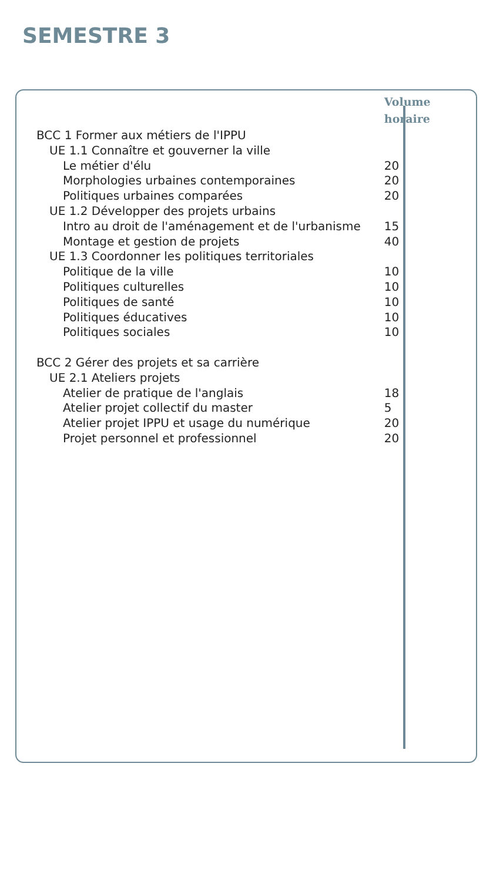SEMESTRE 3
| | Volume horaire |
| BCC 1 Former aux métiers de l'IPPU | |
| UE 1.1 Connaître et gouverner la ville | |
| Le métier d'élu | 20 |
| Morphologies urbaines contemporaines | 20 |
| Politiques urbaines comparées | 20 |
| UE 1.2 Développer des projets urbains | |
| Intro au droit de l'aménagement et de l'urbanisme | 15 |
| Montage et gestion de projets | 40 |
| UE 1.3 Coordonner les politiques territoriales | |
| Politique de la ville | 10 |
| Politiques culturelles | 10 |
| Politiques de santé | 10 |
| Politiques éducatives | 10 |
| Politiques sociales | 10 |
| BCC 2 Gérer des projets et sa carrière | |
| UE 2.1 Ateliers projets | |
| Atelier de pratique de l'anglais | 18 |
| Atelier projet collectif du master | 5 |
| Atelier projet IPPU et usage du numérique | 20 |
| Projet personnel et professionnel | 20 |